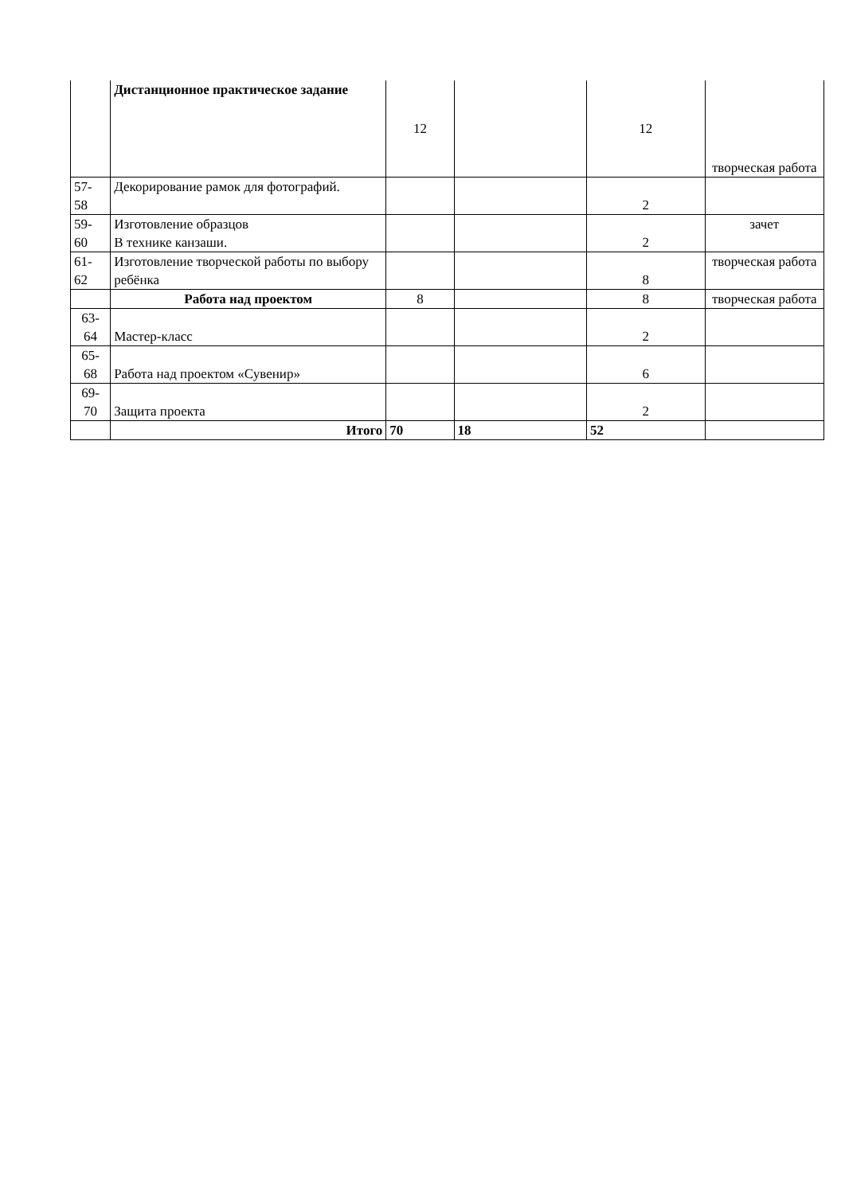| | Дистанционное практическое задание | 12 | | 12 | творческая работа |
| 57- 58 | Декорирование рамок для фотографий. | | | 2 | |
| 59- 60 | Изготовление образцов В технике канзаши. | | | 2 | зачет |
| 61- 62 | Изготовление творческой работы по выбору ребёнка | | | 8 | творческая работа |
| | Работа над проектом | 8 | | 8 | творческая работа |
| 63- 64 | Мастер-класс | | | 2 | |
| 65- 68 | Работа над проектом «Сувенир» | | | 6 | |
| 69- 70 | Защита проекта | | | 2 | |
| | Итого | 70 | 18 | 52 | |